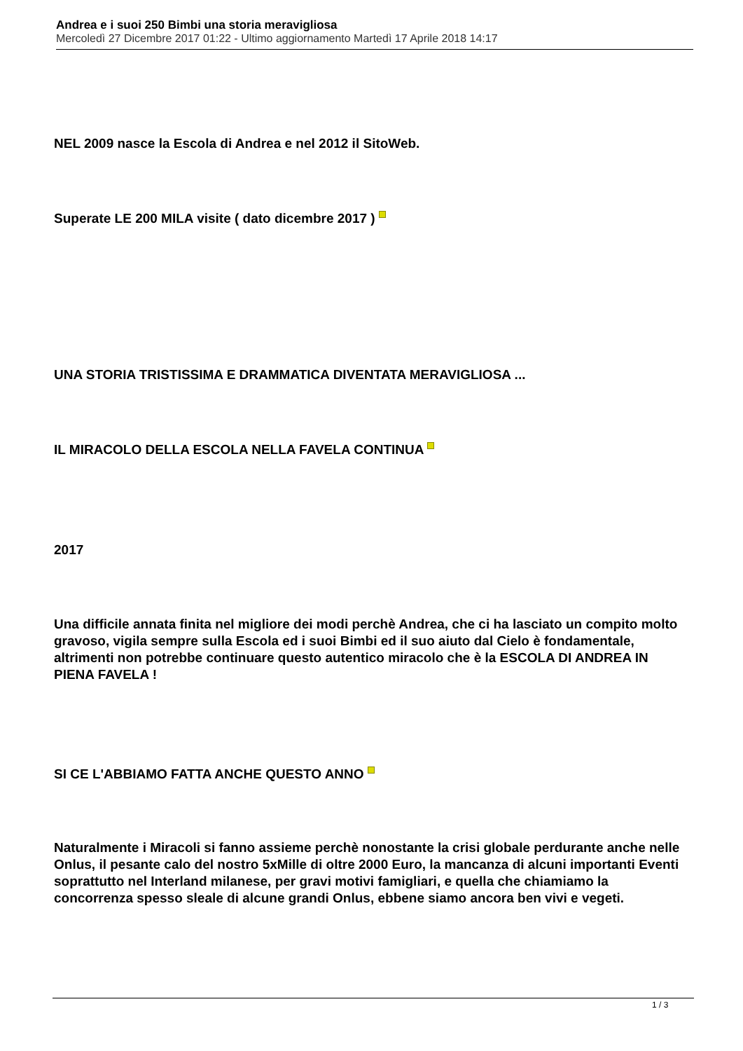Andrea e i suoi 250 Bimbi una storia meravigliosa
Mercoledì 27 Dicembre 2017 01:22 - Ultimo aggiornamento Martedì 17 Aprile 2018 14:17
NEL 2009 nasce la Escola di Andrea e nel 2012 il SitoWeb.
Superate LE 200 MILA visite ( dato dicembre 2017 )
UNA STORIA TRISTISSIMA E DRAMMATICA DIVENTATA MERAVIGLIOSA ...
IL MIRACOLO DELLA ESCOLA NELLA FAVELA CONTINUA
2017
Una difficile annata finita nel migliore dei modi perchè Andrea, che ci ha lasciato un compito molto gravoso, vigila sempre sulla Escola ed i suoi Bimbi ed il suo aiuto dal Cielo è fondamentale, altrimenti non potrebbe continuare questo autentico miracolo che è la ESCOLA DI ANDREA IN PIENA FAVELA !
SI CE L'ABBIAMO FATTA ANCHE QUESTO ANNO
Naturalmente i Miracoli si fanno assieme perchè nonostante la crisi globale perdurante anche nelle Onlus, il pesante calo del nostro 5xMille di oltre 2000 Euro, la mancanza di alcuni importanti Eventi soprattutto nel Interland milanese, per gravi motivi famigliari, e quella che chiamiamo la concorrenza spesso sleale di alcune grandi Onlus, ebbene siamo ancora ben vivi e vegeti.
1 / 3